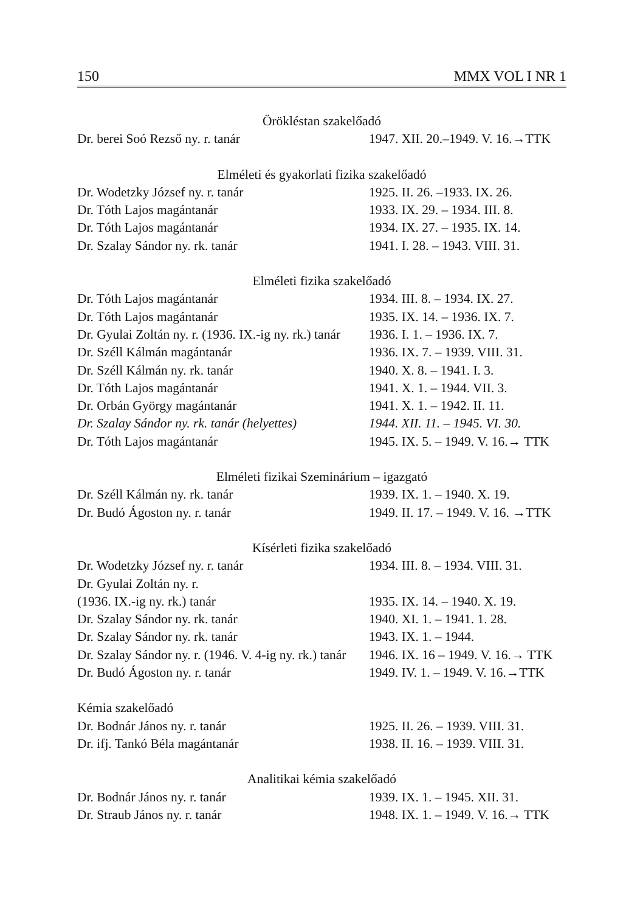150 MMX VOL I NR 1
| Örökléstan szakelőadó | |
| Dr. berei Soó Rezső ny. r. tanár | 1947. XII. 20.–1949. V. 16.→TTK |
| Elméleti és gyakorlati fizika szakelőadó | |
| Dr. Wodetzky József ny. r. tanár | 1925. II. 26. –1933. IX. 26. |
| Dr. Tóth Lajos magántanár | 1933. IX. 29. – 1934. III. 8. |
| Dr. Tóth Lajos magántanár | 1934. IX. 27. – 1935. IX. 14. |
| Dr. Szalay Sándor ny. rk. tanár | 1941. I. 28. – 1943. VIII. 31. |
| Elméleti fizika szakelőadó | |
| Dr. Tóth Lajos magántanár | 1934. III. 8. – 1934. IX. 27. |
| Dr. Tóth Lajos magántanár | 1935. IX. 14. – 1936. IX. 7. |
| Dr. Gyulai Zoltán ny. r. (1936. IX.-ig ny. rk.) tanár | 1936. I. 1. – 1936. IX. 7. |
| Dr. Széll Kálmán magántanár | 1936. IX. 7. – 1939. VIII. 31. |
| Dr. Széll Kálmán ny. rk. tanár | 1940. X. 8. – 1941. I. 3. |
| Dr. Tóth Lajos magántanár | 1941. X. 1. – 1944. VII. 3. |
| Dr. Orbán György magántanár | 1941. X. 1. – 1942. II. 11. |
| Dr. Szalay Sándor ny. rk. tanár (helyettes) | 1944. XII. 11. – 1945. VI. 30. |
| Dr. Tóth Lajos magántanár | 1945. IX. 5. – 1949. V. 16.→ TTK |
| Elméleti fizikai Szeminárium – igazgató | |
| Dr. Széll Kálmán ny. rk. tanár | 1939. IX. 1. – 1940. X. 19. |
| Dr. Budó Ágoston ny. r. tanár | 1949. II. 17. – 1949. V. 16. →TTK |
| Kísérleti fizika szakelőadó | |
| Dr. Wodetzky József ny. r. tanár | 1934. III. 8. – 1934. VIII. 31. |
| Dr. Gyulai Zoltán ny. r. | |
| (1936. IX.-ig ny. rk.) tanár | 1935. IX. 14. – 1940. X. 19. |
| Dr. Szalay Sándor ny. rk. tanár | 1940. XI. 1. – 1941. 1. 28. |
| Dr. Szalay Sándor ny. rk. tanár | 1943. IX. 1. – 1944. |
| Dr. Szalay Sándor ny. r. (1946. V. 4-ig ny. rk.) tanár | 1946. IX. 16 – 1949. V. 16.→ TTK |
| Dr. Budó Ágoston ny. r. tanár | 1949. IV. 1. – 1949. V. 16.→TTK |
| Kémia szakelőadó | |
| Dr. Bodnár János ny. r. tanár | 1925. II. 26. – 1939. VIII. 31. |
| Dr. ifj. Tankó Béla magántanár | 1938. II. 16. – 1939. VIII. 31. |
| Analitikai kémia szakelőadó | |
| Dr. Bodnár János ny. r. tanár | 1939. IX. 1. – 1945. XII. 31. |
| Dr. Straub János ny. r. tanár | 1948. IX. 1. – 1949. V. 16.→ TTK |